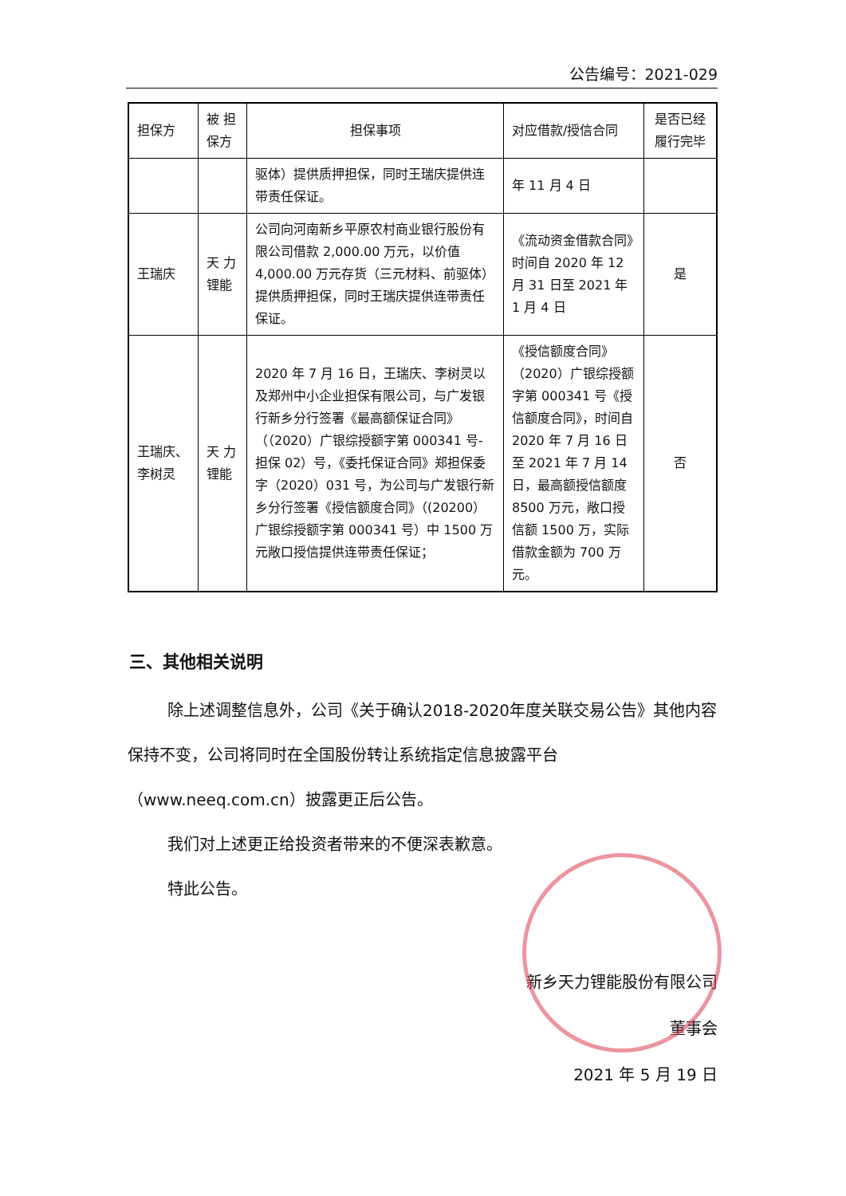公告编号：2021-029
| 担保方 | 被 担 保方 | 担保事项 | 对应借款/授信合同 | 是否已经履行完毕 |
| | | 驱体）提供质押担保，同时王瑞庆提供连带责任保证。 | 年 11 月 4 日 | |
| 王瑞庆 | 天 力 锂能 | 公司向河南新乡平原农村商业银行股份有限公司借款 2,000.00 万元，以价值 4,000.00 万元存货（三元材料、前驱体）提供质押担保，同时王瑞庆提供连带责任保证。 | 《流动资金借款合同》时间自 2020 年 12 月 31 日至 2021 年 1 月 4 日 | 是 |
| 王瑞庆、李树灵 | 天 力 锂能 | 2020 年 7 月 16 日，王瑞庆、李树灵以及郑州中小企业担保有限公司，与广发银行新乡分行签署《最高额保证合同》（（2020）广银综授额字第 000341 号-担保 02）号，《委托保证合同》郑担保委字（2020）031 号，为公司与广发银行新乡分行签署《授信额度合同》（(20200）广银综授额字第 000341 号）中 1500 万元敞口授信提供连带责任保证； | 《授信额度合同》（2020）广银综授额字第 000341 号《授信额度合同》，时间自 2020 年 7 月 16 日至 2021 年 7 月 14 日，最高额授信额度 8500 万元，敞口授信额 1500 万，实际借款金额为 700 万元。 | 否 |
三、其他相关说明
除上述调整信息外，公司《关于确认2018-2020年度关联交易公告》其他内容保持不变，公司将同时在全国股份转让系统指定信息披露平台（www.neeq.com.cn）披露更正后公告。
我们对上述更正给投资者带来的不便深表歉意。
特此公告。
新乡天力锂能股份有限公司
董事会
2021 年 5 月 19 日